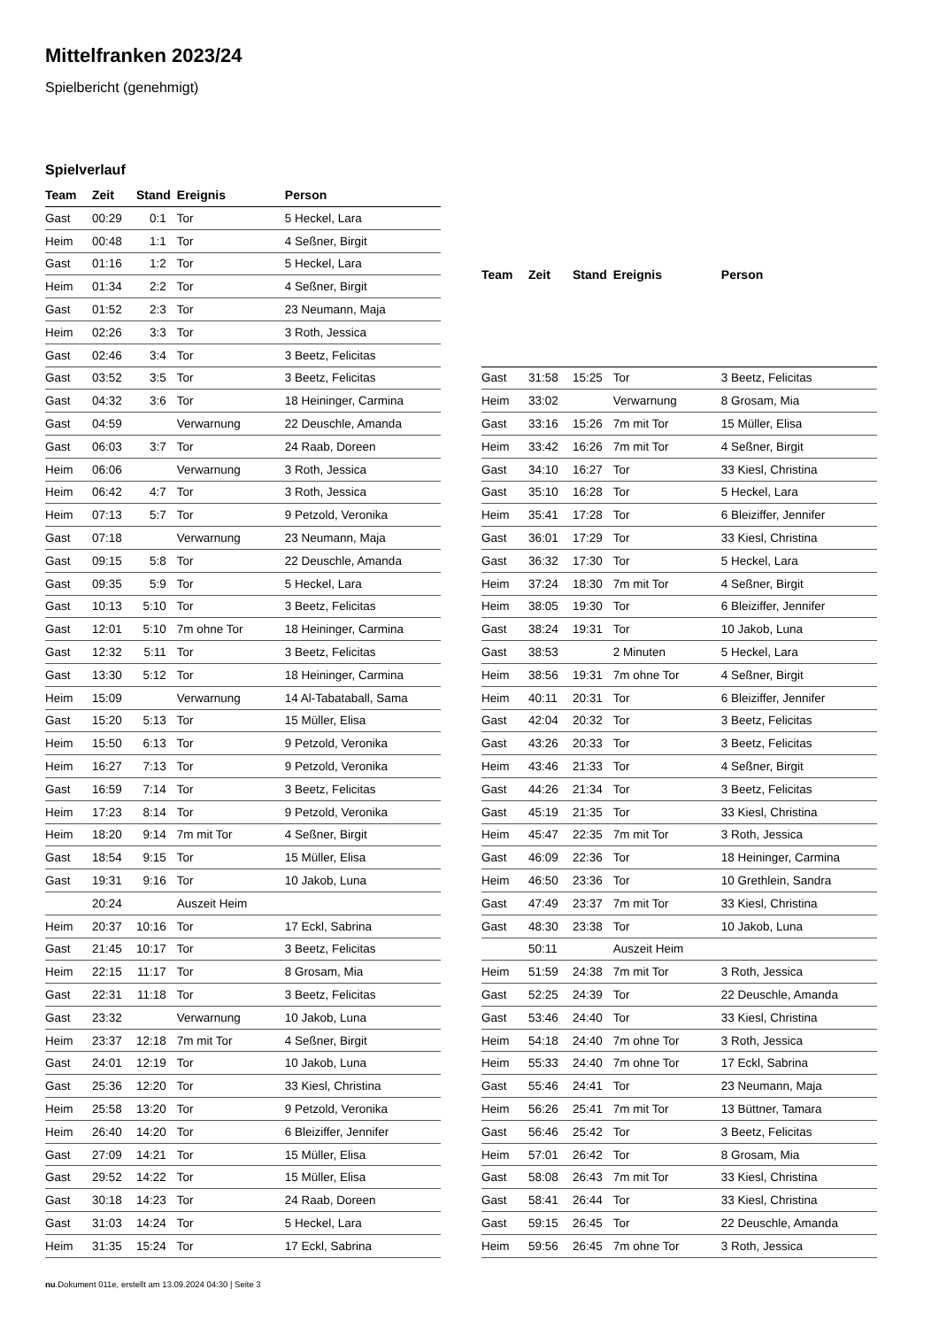Mittelfranken 2023/24
Spielbericht (genehmigt)
Spielverlauf
| Team | Zeit | Stand | Ereignis | Person |
| --- | --- | --- | --- | --- |
| Gast | 00:29 | 0:1 | Tor | 5 Heckel, Lara |
| Heim | 00:48 | 1:1 | Tor | 4 Seßner, Birgit |
| Gast | 01:16 | 1:2 | Tor | 5 Heckel, Lara |
| Heim | 01:34 | 2:2 | Tor | 4 Seßner, Birgit |
| Gast | 01:52 | 2:3 | Tor | 23 Neumann, Maja |
| Heim | 02:26 | 3:3 | Tor | 3 Roth, Jessica |
| Gast | 02:46 | 3:4 | Tor | 3 Beetz, Felicitas |
| Gast | 03:52 | 3:5 | Tor | 3 Beetz, Felicitas |
| Gast | 04:32 | 3:6 | Tor | 18 Heininger, Carmina |
| Gast | 04:59 | | Verwarnung | 22 Deuschle, Amanda |
| Gast | 06:03 | 3:7 | Tor | 24 Raab, Doreen |
| Heim | 06:06 | | Verwarnung | 3 Roth, Jessica |
| Heim | 06:42 | 4:7 | Tor | 3 Roth, Jessica |
| Heim | 07:13 | 5:7 | Tor | 9 Petzold, Veronika |
| Gast | 07:18 | | Verwarnung | 23 Neumann, Maja |
| Gast | 09:15 | 5:8 | Tor | 22 Deuschle, Amanda |
| Gast | 09:35 | 5:9 | Tor | 5 Heckel, Lara |
| Gast | 10:13 | 5:10 | Tor | 3 Beetz, Felicitas |
| Gast | 12:01 | 5:10 | 7m ohne Tor | 18 Heininger, Carmina |
| Gast | 12:32 | 5:11 | Tor | 3 Beetz, Felicitas |
| Gast | 13:30 | 5:12 | Tor | 18 Heininger, Carmina |
| Heim | 15:09 | | Verwarnung | 14 Al-Tabataball, Sama |
| Gast | 15:20 | 5:13 | Tor | 15 Müller, Elisa |
| Heim | 15:50 | 6:13 | Tor | 9 Petzold, Veronika |
| Heim | 16:27 | 7:13 | Tor | 9 Petzold, Veronika |
| Gast | 16:59 | 7:14 | Tor | 3 Beetz, Felicitas |
| Heim | 17:23 | 8:14 | Tor | 9 Petzold, Veronika |
| Heim | 18:20 | 9:14 | 7m mit Tor | 4 Seßner, Birgit |
| Gast | 18:54 | 9:15 | Tor | 15 Müller, Elisa |
| Gast | 19:31 | 9:16 | Tor | 10 Jakob, Luna |
| | 20:24 | | Auszeit Heim | |
| Heim | 20:37 | 10:16 | Tor | 17 Eckl, Sabrina |
| Gast | 21:45 | 10:17 | Tor | 3 Beetz, Felicitas |
| Heim | 22:15 | 11:17 | Tor | 8 Grosam, Mia |
| Gast | 22:31 | 11:18 | Tor | 3 Beetz, Felicitas |
| Gast | 23:32 | | Verwarnung | 10 Jakob, Luna |
| Heim | 23:37 | 12:18 | 7m mit Tor | 4 Seßner, Birgit |
| Gast | 24:01 | 12:19 | Tor | 10 Jakob, Luna |
| Gast | 25:36 | 12:20 | Tor | 33 Kiesl, Christina |
| Heim | 25:58 | 13:20 | Tor | 9 Petzold, Veronika |
| Heim | 26:40 | 14:20 | Tor | 6 Bleiziffer, Jennifer |
| Gast | 27:09 | 14:21 | Tor | 15 Müller, Elisa |
| Gast | 29:52 | 14:22 | Tor | 15 Müller, Elisa |
| Gast | 30:18 | 14:23 | Tor | 24 Raab, Doreen |
| Gast | 31:03 | 14:24 | Tor | 5 Heckel, Lara |
| Heim | 31:35 | 15:24 | Tor | 17 Eckl, Sabrina |
| Team | Zeit | Stand | Ereignis | Person |
| --- | --- | --- | --- | --- |
| Gast | 31:58 | 15:25 | Tor | 3 Beetz, Felicitas |
| Heim | 33:02 | | Verwarnung | 8 Grosam, Mia |
| Gast | 33:16 | 15:26 | 7m mit Tor | 15 Müller, Elisa |
| Heim | 33:42 | 16:26 | 7m mit Tor | 4 Seßner, Birgit |
| Gast | 34:10 | 16:27 | Tor | 33 Kiesl, Christina |
| Gast | 35:10 | 16:28 | Tor | 5 Heckel, Lara |
| Heim | 35:41 | 17:28 | Tor | 6 Bleiziffer, Jennifer |
| Gast | 36:01 | 17:29 | Tor | 33 Kiesl, Christina |
| Gast | 36:32 | 17:30 | Tor | 5 Heckel, Lara |
| Heim | 37:24 | 18:30 | 7m mit Tor | 4 Seßner, Birgit |
| Heim | 38:05 | 19:30 | Tor | 6 Bleiziffer, Jennifer |
| Gast | 38:24 | 19:31 | Tor | 10 Jakob, Luna |
| Gast | 38:53 | | 2 Minuten | 5 Heckel, Lara |
| Heim | 38:56 | 19:31 | 7m ohne Tor | 4 Seßner, Birgit |
| Heim | 40:11 | 20:31 | Tor | 6 Bleiziffer, Jennifer |
| Gast | 42:04 | 20:32 | Tor | 3 Beetz, Felicitas |
| Gast | 43:26 | 20:33 | Tor | 3 Beetz, Felicitas |
| Heim | 43:46 | 21:33 | Tor | 4 Seßner, Birgit |
| Gast | 44:26 | 21:34 | Tor | 3 Beetz, Felicitas |
| Gast | 45:19 | 21:35 | Tor | 33 Kiesl, Christina |
| Heim | 45:47 | 22:35 | 7m mit Tor | 3 Roth, Jessica |
| Gast | 46:09 | 22:36 | Tor | 18 Heininger, Carmina |
| Heim | 46:50 | 23:36 | Tor | 10 Grethlein, Sandra |
| Gast | 47:49 | 23:37 | 7m mit Tor | 33 Kiesl, Christina |
| Gast | 48:30 | 23:38 | Tor | 10 Jakob, Luna |
| | 50:11 | | Auszeit Heim | |
| Heim | 51:59 | 24:38 | 7m mit Tor | 3 Roth, Jessica |
| Gast | 52:25 | 24:39 | Tor | 22 Deuschle, Amanda |
| Gast | 53:46 | 24:40 | Tor | 33 Kiesl, Christina |
| Heim | 54:18 | 24:40 | 7m ohne Tor | 3 Roth, Jessica |
| Heim | 55:33 | 24:40 | 7m ohne Tor | 17 Eckl, Sabrina |
| Gast | 55:46 | 24:41 | Tor | 23 Neumann, Maja |
| Heim | 56:26 | 25:41 | 7m mit Tor | 13 Büttner, Tamara |
| Gast | 56:46 | 25:42 | Tor | 3 Beetz, Felicitas |
| Heim | 57:01 | 26:42 | Tor | 8 Grosam, Mia |
| Gast | 58:08 | 26:43 | 7m mit Tor | 33 Kiesl, Christina |
| Gast | 58:41 | 26:44 | Tor | 33 Kiesl, Christina |
| Gast | 59:15 | 26:45 | Tor | 22 Deuschle, Amanda |
| Heim | 59:56 | 26:45 | 7m ohne Tor | 3 Roth, Jessica |
nu.Dokument 011e, erstellt am 13.09.2024 04:30 | Seite 3